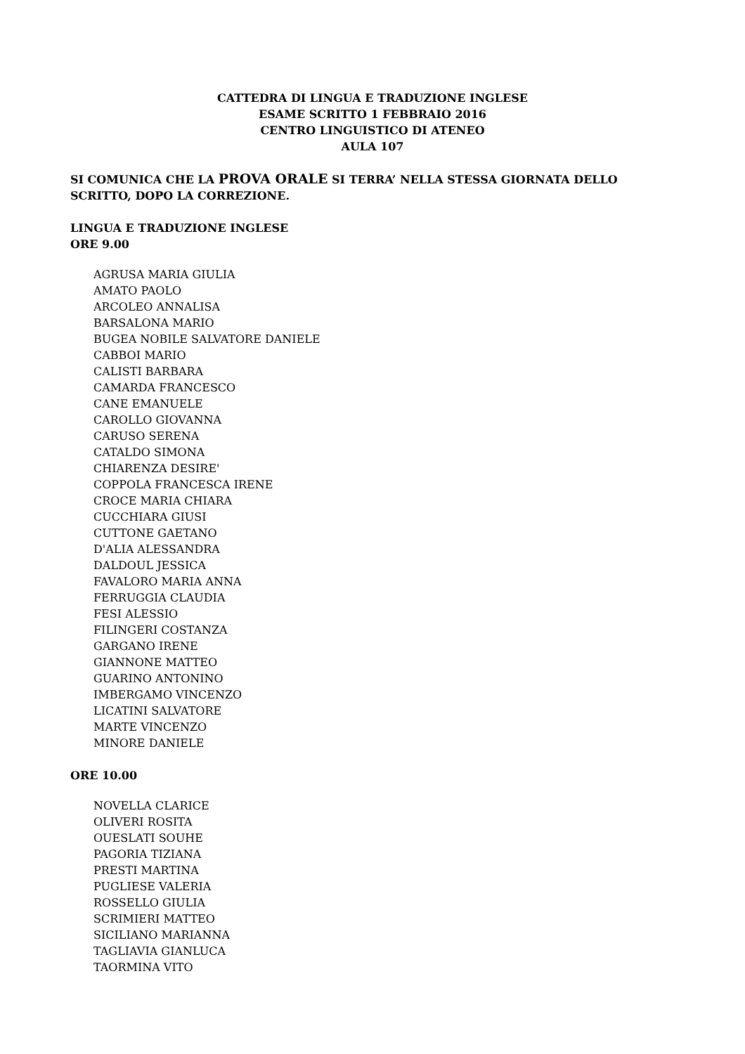CATTEDRA DI LINGUA E TRADUZIONE INGLESE
ESAME SCRITTO 1 FEBBRAIO 2016
CENTRO LINGUISTICO DI ATENEO
AULA 107
SI COMUNICA CHE LA PROVA ORALE SI TERRA’ NELLA STESSA GIORNATA DELLO SCRITTO, DOPO LA CORREZIONE.
LINGUA E TRADUZIONE INGLESE
ORE 9.00
AGRUSA MARIA GIULIA
AMATO PAOLO
ARCOLEO ANNALISA
BARSALONA MARIO
BUGEA NOBILE SALVATORE DANIELE
CABBOI MARIO
CALISTI BARBARA
CAMARDA FRANCESCO
CANE EMANUELE
CAROLLO GIOVANNA
CARUSO SERENA
CATALDO SIMONA
CHIARENZA DESIRE'
COPPOLA FRANCESCA IRENE
CROCE MARIA CHIARA
CUCCHIARA GIUSI
CUTTONE GAETANO
D'ALIA ALESSANDRA
DALDOUL JESSICA
FAVALORO MARIA ANNA
FERRUGGIA CLAUDIA
FESI ALESSIO
FILINGERI COSTANZA
GARGANO IRENE
GIANNONE MATTEO
GUARINO ANTONINO
IMBERGAMO VINCENZO
LICATINI SALVATORE
MARTE VINCENZO
MINORE DANIELE
ORE 10.00
NOVELLA CLARICE
OLIVERI ROSITA
OUESLATI SOUHE
PAGORIA TIZIANA
PRESTI MARTINA
PUGLIESE VALERIA
ROSSELLO GIULIA
SCRIMIERI MATTEO
SICILIANO MARIANNA
TAGLIAVIA GIANLUCA
TAORMINA VITO